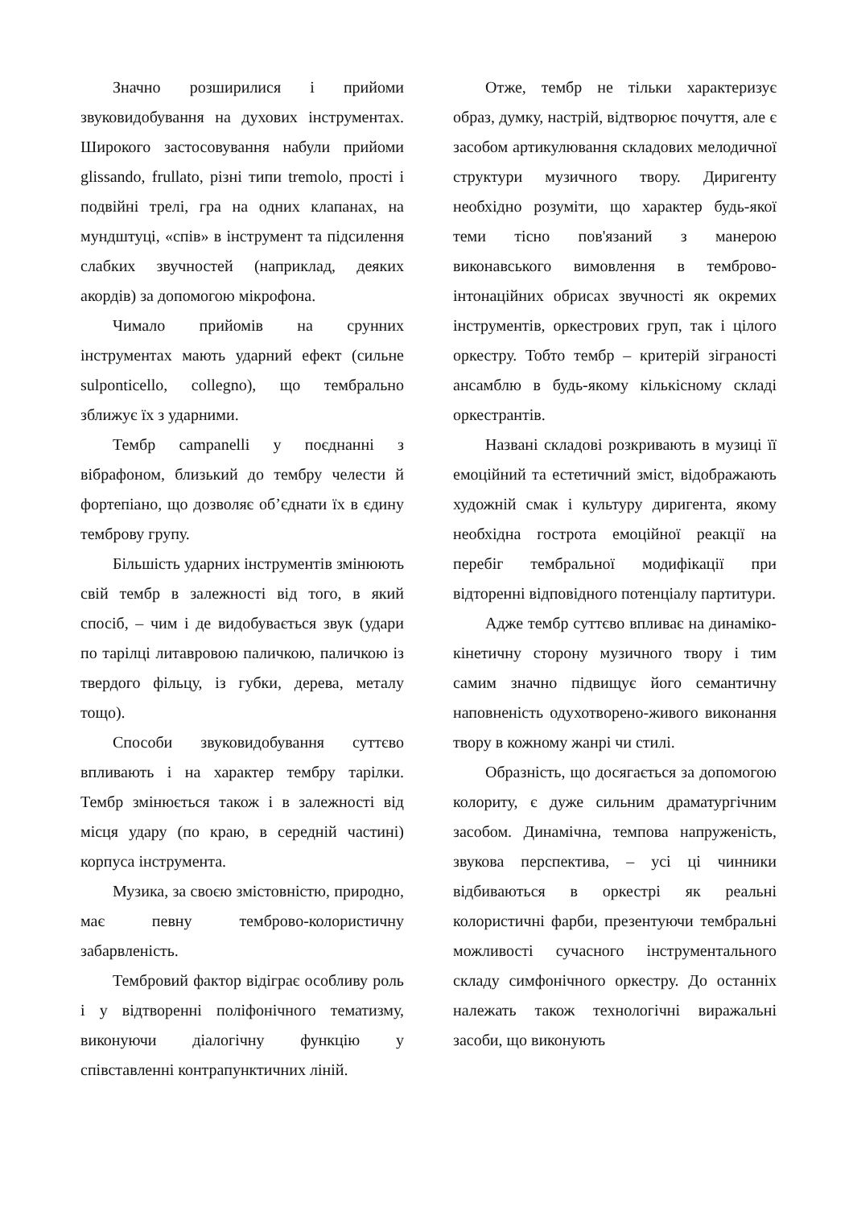Значно розширилися і прийоми звуковидобування на духових інструментах. Широкого застосовування набули прийоми glissando, frullato, різні типи tremolo, прості і подвійні трелі, гра на одних клапанах, на мундштуці, «спів» в інструмент та підсилення слабких звучностей (наприклад, деяких акордів) за допомогою мікрофона.
Чимало прийомів на срунних інструментах мають ударний ефект (сильне sulponticello, collegno), що тембрально зближує їх з ударними.
Тембр campanelli у поєднанні з вібрафоном, близький до тембру челести й фортепіано, що дозволяє об’єднати їх в єдину темброву групу.
Більшість ударних інструментів змінюють свій тембр в залежності від того, в який спосіб, – чим і де видобувається звук (удари по тарілці литавровою паличкою, паличкою із твердого фільцу, із губки, дерева, металу тощо).
Способи звуковидобування суттєво впливають і на характер тембру тарілки. Тембр змінюється також і в залежності від місця удару (по краю, в середній частині) корпуса інструмента.
Музика, за своєю змістовністю, природно, має певну темброво-колористичну забарвленість.
Тембровий фактор відіграє особливу роль і у відтворенні поліфонічного тематизму, виконуючи діалогічну функцію у співставленні контрапунктичних ліній.
Отже, тембр не тільки характеризує образ, думку, настрій, відтворює почуття, але є засобом артикулювання складових мелодичної структури музичного твору. Диригенту необхідно розуміти, що характер будь-якої теми тісно пов'язаний з манерою виконавського вимовлення в темброво-інтонаційних обрисах звучності як окремих інструментів, оркестрових груп, так і цілого оркестру. Тобто тембр – критерій зіграності ансамблю в будь-якому кількісному складі оркестрантів.
Названі складові розкривають в музиці її емоційний та естетичний зміст, відображають художній смак і культуру диригента, якому необхідна гострота емоційної реакції на перебіг тембральної модифікації при відторенні відповідного потенціалу партитури.
Адже тембр суттєво впливає на динаміко-кінетичну сторону музичного твору і тим самим значно підвищує його семантичну наповненість одухотворено-живого виконання твору в кожному жанрі чи стилі.
Образність, що досягається за допомогою колориту, є дуже сильним драматургічним засобом. Динамічна, темпова напруженість, звукова перспектива, – усі ці чинники відбиваються в оркестрі як реальні колористичні фарби, презентуючи тембральні можливості сучасного інструментального складу симфонічного оркестру. До останніх належать також технологічні виражальні засоби, що виконують